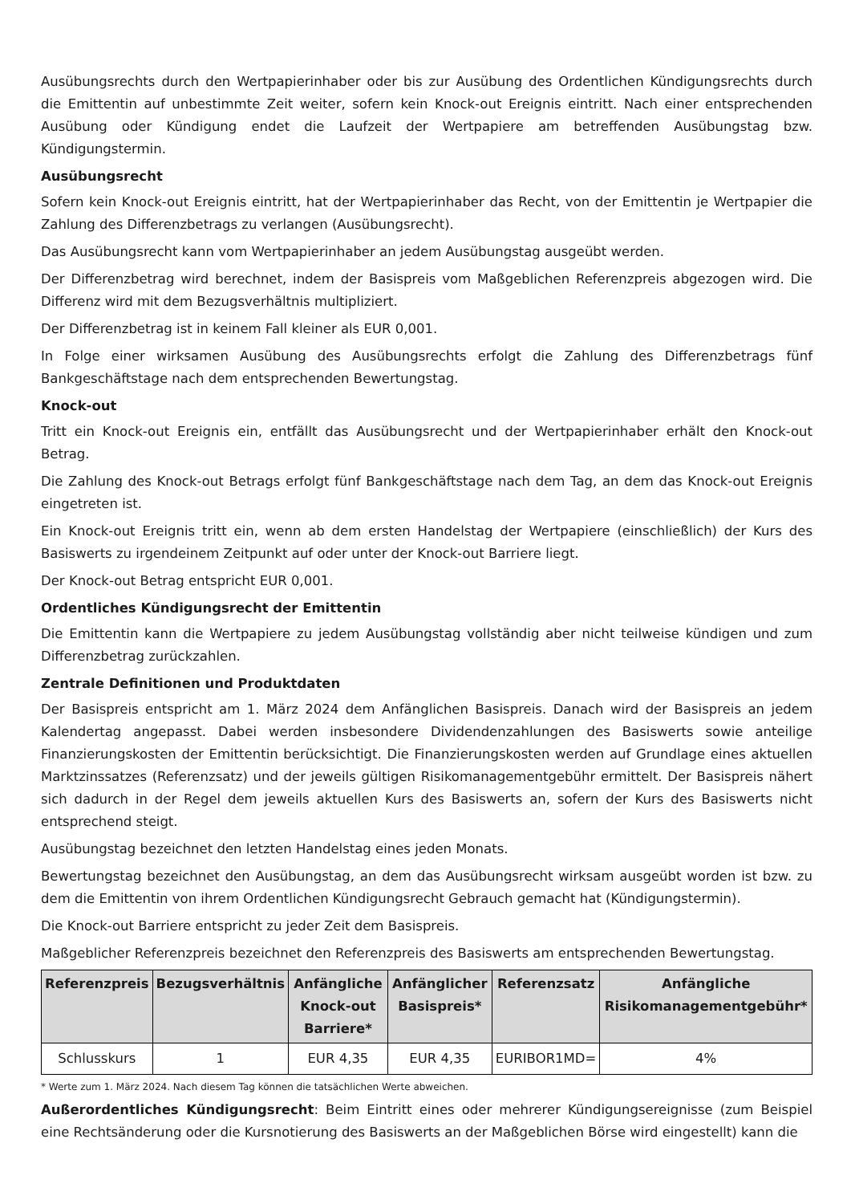Ausübungsrechts durch den Wertpapierinhaber oder bis zur Ausübung des Ordentlichen Kündigungsrechts durch die Emittentin auf unbestimmte Zeit weiter, sofern kein Knock-out Ereignis eintritt. Nach einer entsprechenden Ausübung oder Kündigung endet die Laufzeit der Wertpapiere am betreffenden Ausübungstag bzw. Kündigungstermin.
Ausübungsrecht
Sofern kein Knock-out Ereignis eintritt, hat der Wertpapierinhaber das Recht, von der Emittentin je Wertpapier die Zahlung des Differenzbetrags zu verlangen (Ausübungsrecht).
Das Ausübungsrecht kann vom Wertpapierinhaber an jedem Ausübungstag ausgeübt werden.
Der Differenzbetrag wird berechnet, indem der Basispreis vom Maßgeblichen Referenzpreis abgezogen wird. Die Differenz wird mit dem Bezugsverhältnis multipliziert.
Der Differenzbetrag ist in keinem Fall kleiner als EUR 0,001.
In Folge einer wirksamen Ausübung des Ausübungsrechts erfolgt die Zahlung des Differenzbetrags fünf Bankgeschäftstage nach dem entsprechenden Bewertungstag.
Knock-out
Tritt ein Knock-out Ereignis ein, entfällt das Ausübungsrecht und der Wertpapierinhaber erhält den Knock-out Betrag.
Die Zahlung des Knock-out Betrags erfolgt fünf Bankgeschäftstage nach dem Tag, an dem das Knock-out Ereignis eingetreten ist.
Ein Knock-out Ereignis tritt ein, wenn ab dem ersten Handelstag der Wertpapiere (einschließlich) der Kurs des Basiswerts zu irgendeinem Zeitpunkt auf oder unter der Knock-out Barriere liegt.
Der Knock-out Betrag entspricht EUR 0,001.
Ordentliches Kündigungsrecht der Emittentin
Die Emittentin kann die Wertpapiere zu jedem Ausübungstag vollständig aber nicht teilweise kündigen und zum Differenzbetrag zurückzahlen.
Zentrale Definitionen und Produktdaten
Der Basispreis entspricht am 1. März 2024 dem Anfänglichen Basispreis. Danach wird der Basispreis an jedem Kalendertag angepasst. Dabei werden insbesondere Dividendenzahlungen des Basiswerts sowie anteilige Finanzierungskosten der Emittentin berücksichtigt. Die Finanzierungskosten werden auf Grundlage eines aktuellen Marktzinssatzes (Referenzsatz) und der jeweils gültigen Risikomanagementgebühr ermittelt. Der Basispreis nähert sich dadurch in der Regel dem jeweils aktuellen Kurs des Basiswerts an, sofern der Kurs des Basiswerts nicht entsprechend steigt.
Ausübungstag bezeichnet den letzten Handelstag eines jeden Monats.
Bewertungstag bezeichnet den Ausübungstag, an dem das Ausübungsrecht wirksam ausgeübt worden ist bzw. zu dem die Emittentin von ihrem Ordentlichen Kündigungsrecht Gebrauch gemacht hat (Kündigungstermin).
Die Knock-out Barriere entspricht zu jeder Zeit dem Basispreis.
Maßgeblicher Referenzpreis bezeichnet den Referenzpreis des Basiswerts am entsprechenden Bewertungstag.
| Referenzpreis | Bezugsverhältnis | Anfängliche Knock-out Barriere* | Anfänglicher Basispreis* | Referenzsatz | Anfängliche Risikomanagementgebühr* |
| --- | --- | --- | --- | --- | --- |
| Schlusskurs | 1 | EUR 4,35 | EUR 4,35 | EURIBOR1MD= | 4% |
* Werte zum 1. März 2024. Nach diesem Tag können die tatsächlichen Werte abweichen.
Außerordentliches Kündigungsrecht: Beim Eintritt eines oder mehrerer Kündigungsereignisse (zum Beispiel eine Rechtsänderung oder die Kursnotierung des Basiswerts an der Maßgeblichen Börse wird eingestellt) kann die